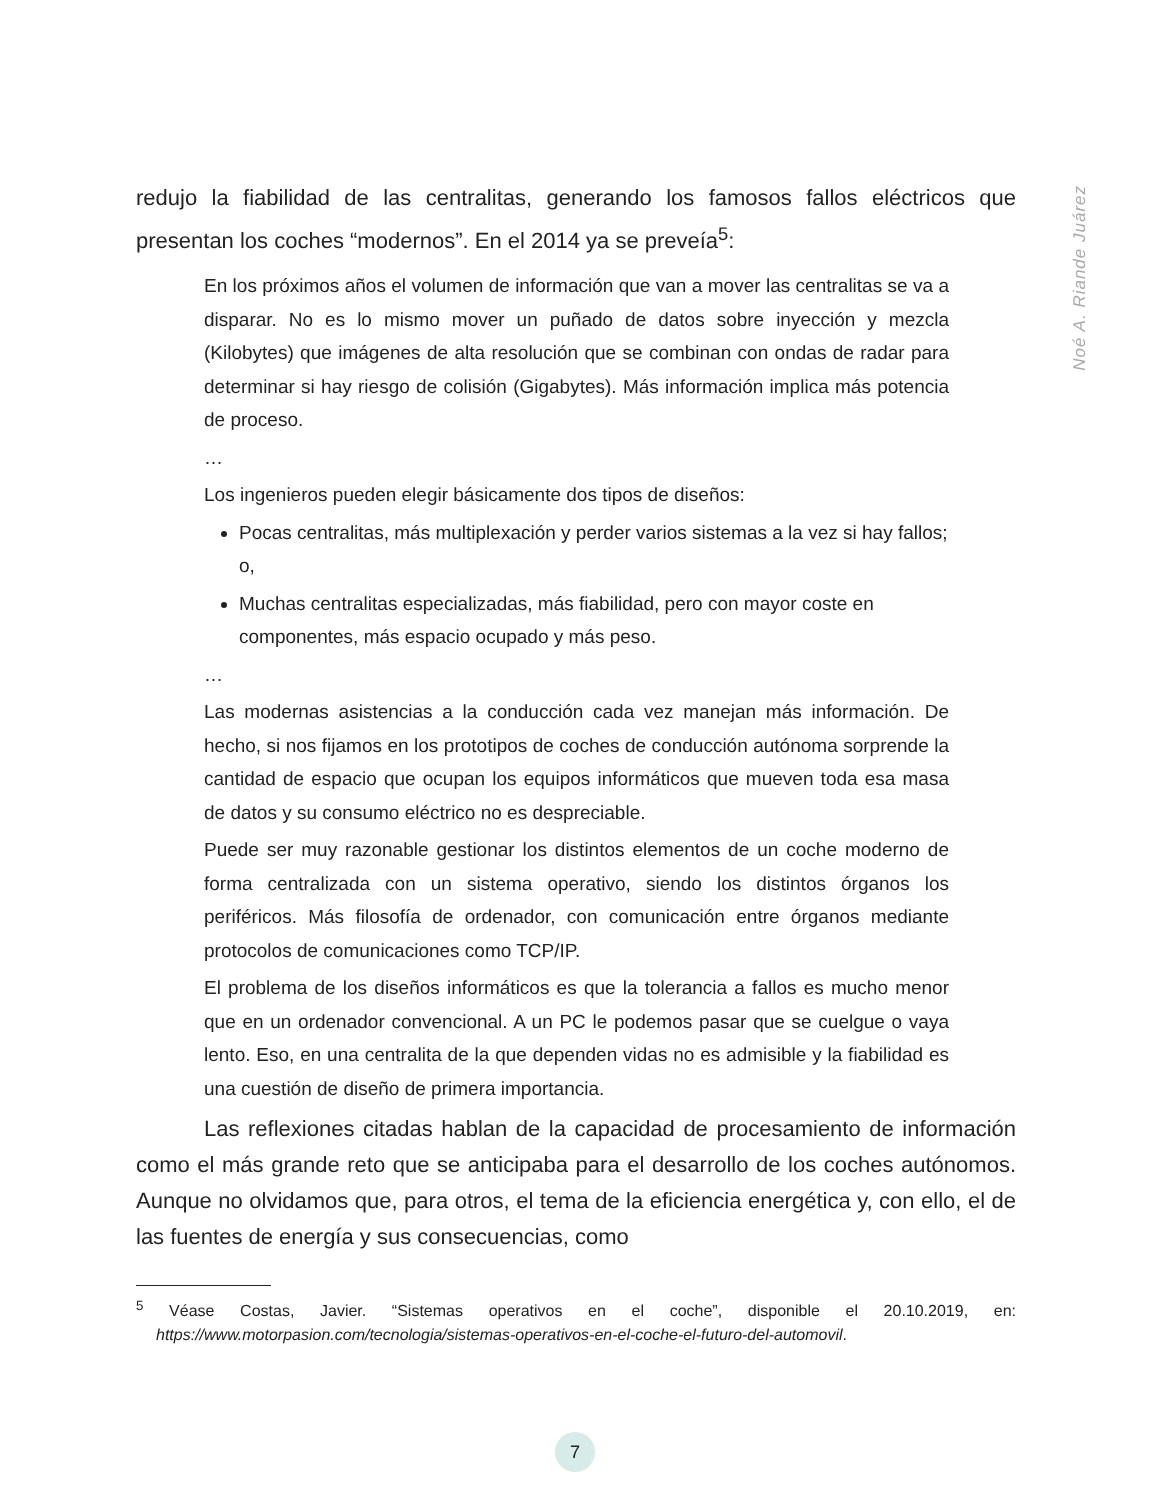redujo la fiabilidad de las centralitas, generando los famosos fallos eléctricos que presentan los coches “modernos”. En el 2014 ya se preveía<sup>5</sup>:
En los próximos años el volumen de información que van a mover las centralitas se va a disparar. No es lo mismo mover un puñado de datos sobre inyección y mezcla (Kilobytes) que imágenes de alta resolución que se combinan con ondas de radar para determinar si hay riesgo de colisión (Gigabytes). Más información implica más potencia de proceso.
…
Los ingenieros pueden elegir básicamente dos tipos de diseños:
Pocas centralitas, más multiplexación y perder varios sistemas a la vez si hay fallos; o,
Muchas centralitas especializadas, más fiabilidad, pero con mayor coste en componentes, más espacio ocupado y más peso.
…
Las modernas asistencias a la conducción cada vez manejan más información. De hecho, si nos fijamos en los prototipos de coches de conducción autónoma sorprende la cantidad de espacio que ocupan los equipos informáticos que mueven toda esa masa de datos y su consumo eléctrico no es despreciable.
Puede ser muy razonable gestionar los distintos elementos de un coche moderno de forma centralizada con un sistema operativo, siendo los distintos órganos los periféricos. Más filosofía de ordenador, con comunicación entre órganos mediante protocolos de comunicaciones como TCP/IP.
El problema de los diseños informáticos es que la tolerancia a fallos es mucho menor que en un ordenador convencional. A un PC le podemos pasar que se cuelgue o vaya lento. Eso, en una centralita de la que dependen vidas no es admisible y la fiabilidad es una cuestión de diseño de primera importancia.
Las reflexiones citadas hablan de la capacidad de procesamiento de información como el más grande reto que se anticipaba para el desarrollo de los coches autónomos. Aunque no olvidamos que, para otros, el tema de la eficiencia energética y, con ello, el de las fuentes de energía y sus consecuencias, como
<sup>5</sup> Véase Costas, Javier. “Sistemas operativos en el coche”, disponible el 20.10.2019, en: https://www.motorpasion.com/tecnologia/sistemas-operativos-en-el-coche-el-futuro-del-automovil.
Noé A. Riande Juárez
7